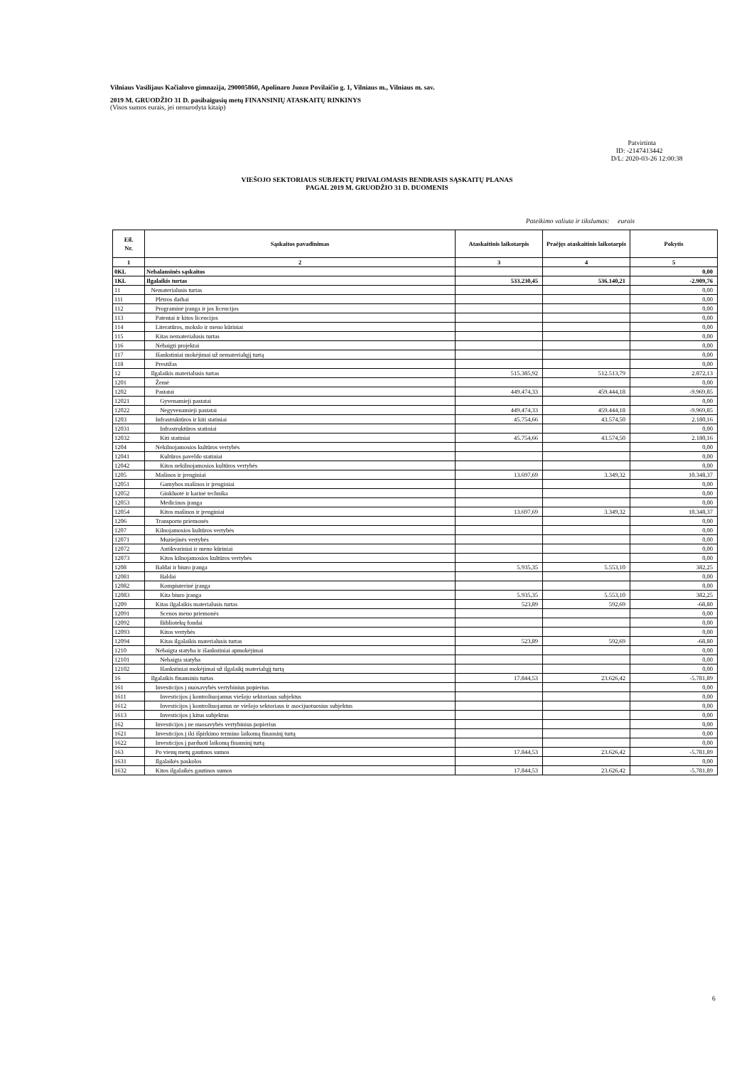Vilniaus Vasilijaus Kačialovo gimnazija, 290005860, Apolinaro Juozo Povilaičio g. 1, Vilniaus m., Vilniaus m. sav.
2019 M. GRUODŽIO 31 D. pasibaigusių metų FINANSINIŲ ATASKAITŲ RINKINYS
(Visos sumos eurais, jei nenurodyta kitaip)
Patvirtinta
ID: -2147413442
D/L: 2020-03-26 12:00:38
VIEŠOJO SEKTORIAUS SUBJEKTŲ PRIVALOMASIS BENDRASIS SĄSKAITŲ PLANAS
PAGAL 2019 M. GRUODŽIO 31 D. DUOMENIS
Pateikimo valiuta ir tikslumas: eurais
| Eil. Nr. | Sąskaitos pavadinimas | Ataskaitinis laikotarpis | Praėjęs ataskaitinis laikotarpis | Pokytis |
| --- | --- | --- | --- | --- |
| 1 | 2 | 3 | 4 | 5 |
| 0KL | Nebalansinės sąskaitos | | | 0,00 |
| 1KL | Ilgalaikis turtas | 533.230,45 | 536.140,21 | -2.909,76 |
| 11 | Nematerialusis turtas | | | 0,00 |
| 111 | Plėtros darbai | | | 0,00 |
| 112 | Programinė įranga ir jos licencijos | | | 0,00 |
| 113 | Patentai ir kitos licencijos | | | 0,00 |
| 114 | Literatūros, mokslo ir meno kūriniai | | | 0,00 |
| 115 | Kitas nematerialusis turtas | | | 0,00 |
| 116 | Nebaigti projektai | | | 0,00 |
| 117 | Išankstiniai mokėjimai už nematerialųjį turtą | | | 0,00 |
| 118 | Prestižas | | | 0,00 |
| 12 | Ilgalaikis materialusis turtas | 515.385,92 | 512.513,79 | 2.872,13 |
| 1201 | Žemė | | | 0,00 |
| 1202 | Pastatai | 449.474,33 | 459.444,18 | -9.969,85 |
| 12021 | Gyvenamieji pastatai | | | 0,00 |
| 12022 | Negyvenamieji pastatai | 449.474,33 | 459.444,18 | -9.969,85 |
| 1203 | Infrastruktūros ir kiti statiniai | 45.754,66 | 43.574,50 | 2.180,16 |
| 12031 | Infrastruktūros statiniai | | | 0,00 |
| 12032 | Kiti statiniai | 45.754,66 | 43.574,50 | 2.180,16 |
| 1204 | Nekilnojamosios kultūros vertybės | | | 0,00 |
| 12041 | Kultūros paveldo statiniai | | | 0,00 |
| 12042 | Kitos nekilnojamosios kultūros vertybės | | | 0,00 |
| 1205 | Mašinos ir įrenginiai | 13.697,69 | 3.349,32 | 10.348,37 |
| 12051 | Gamybos mašinos ir įrenginiai | | | 0,00 |
| 12052 | Ginkluotė ir karinė technika | | | 0,00 |
| 12053 | Medicinos įranga | | | 0,00 |
| 12054 | Kitos mašinos ir įrenginiai | 13.697,69 | 3.349,32 | 10.348,37 |
| 1206 | Transporto priemonės | | | 0,00 |
| 1207 | Kilnojamosios kultūros vertybės | | | 0,00 |
| 12071 | Muziejinės vertybės | | | 0,00 |
| 12072 | Antikvariniai ir meno kūriniai | | | 0,00 |
| 12073 | Kitos kilnojamosios kultūros vertybės | | | 0,00 |
| 1208 | Baldai ir biuro įranga | 5.935,35 | 5.553,10 | 382,25 |
| 12081 | Baldai | | | 0,00 |
| 12082 | Kompiuterinė įranga | | | 0,00 |
| 12083 | Kita biuro įranga | 5.935,35 | 5.553,10 | 382,25 |
| 1209 | Kitas ilgalaikis materialusis turtas | 523,89 | 592,69 | -68,80 |
| 12091 | Scenos meno priemonės | | | 0,00 |
| 12092 | Bibliotekų fondai | | | 0,00 |
| 12093 | Kitos vertybės | | | 0,00 |
| 12094 | Kitas ilgalaikis materialusis turtas | 523,89 | 592,69 | -68,80 |
| 1210 | Nebaigta statyba ir išankstiniai apmokėjimai | | | 0,00 |
| 12101 | Nebaigta statyba | | | 0,00 |
| 12102 | Išankstiniai mokėjimai už ilgalaikį materialųjį turtą | | | 0,00 |
| 16 | Ilgalaikis finansinis turtas | 17.844,53 | 23.626,42 | -5.781,89 |
| 161 | Investicijos į nuosavybės vertybinius popierius | | | 0,00 |
| 1611 | Investicijos į kontroliuojamus viešojo sektoriaus subjektus | | | 0,00 |
| 1612 | Investicijos į kontroliuojamus ne viešojo sektoriaus ir asocijuotuosius subjektus | | | 0,00 |
| 1613 | Investicijos į kitus subjektus | | | 0,00 |
| 162 | Investicijos į ne nuosavybės vertybinius popierius | | | 0,00 |
| 1621 | Investicijos į iki išpirkimo termino laikomą finansinį turtą | | | 0,00 |
| 1622 | Investicijos į parduoti laikomą finansinį turtą | | | 0,00 |
| 163 | Po vienų metų gautinos sumos | 17.844,53 | 23.626,42 | -5.781,89 |
| 1631 | Ilgalaikės paskolos | | | 0,00 |
| 1632 | Kitos ilgalaikės gautinos sumos | 17.844,53 | 23.626,42 | -5.781,89 |
6